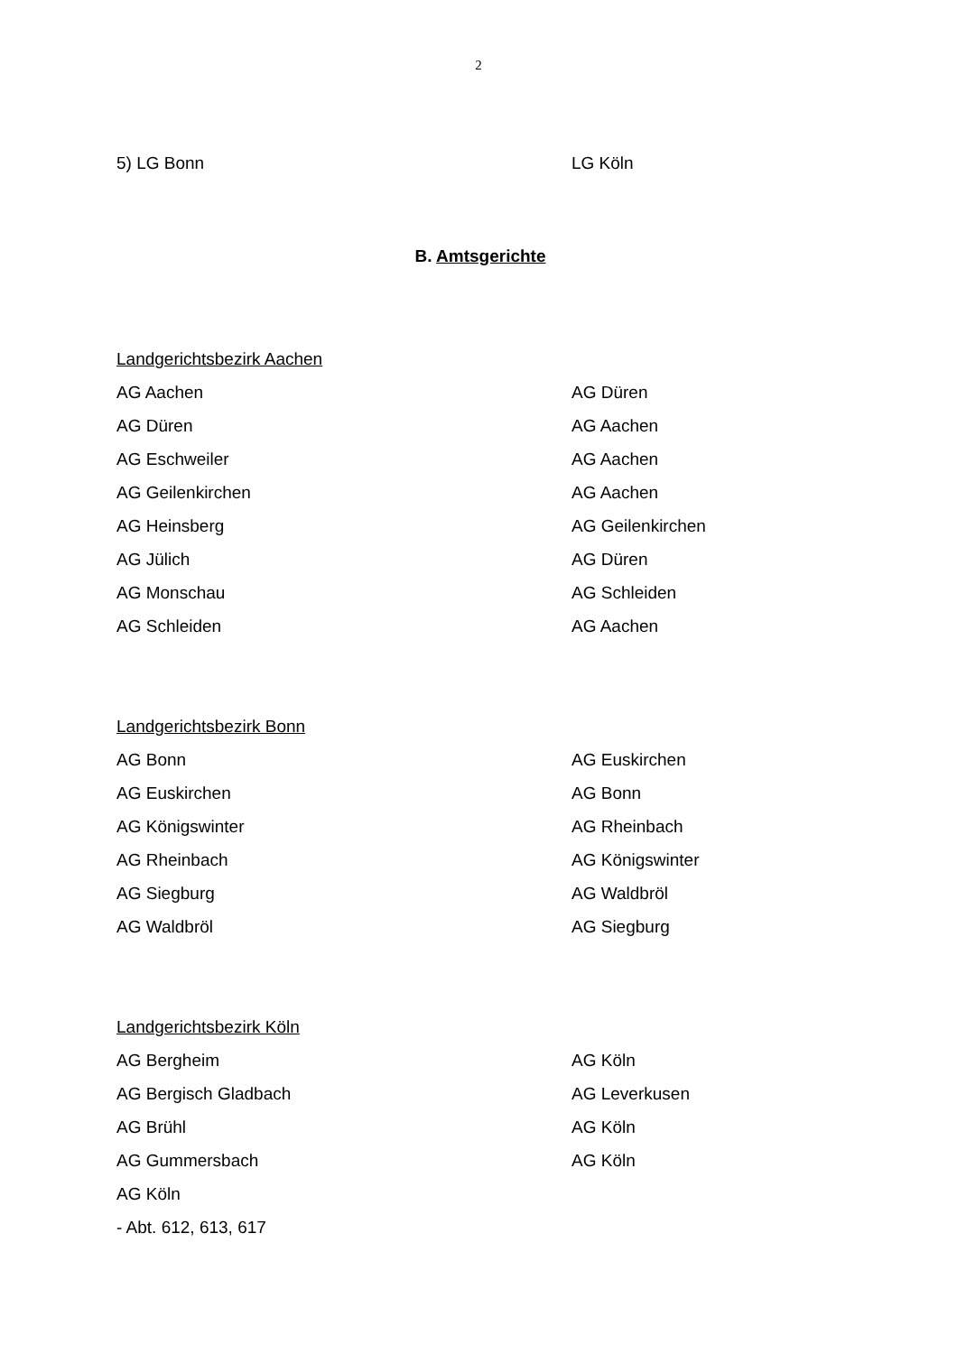2
| 5) LG Bonn | LG Köln |
B. Amtsgerichte
| Landgerichtsbezirk Aachen | |
| AG Aachen | AG Düren |
| AG Düren | AG Aachen |
| AG Eschweiler | AG Aachen |
| AG Geilenkirchen | AG Aachen |
| AG Heinsberg | AG Geilenkirchen |
| AG Jülich | AG Düren |
| AG Monschau | AG Schleiden |
| AG Schleiden | AG Aachen |
| Landgerichtsbezirk Bonn | |
| AG Bonn | AG Euskirchen |
| AG Euskirchen | AG Bonn |
| AG Königswinter | AG Rheinbach |
| AG Rheinbach | AG Königswinter |
| AG Siegburg | AG Waldbröl |
| AG Waldbröl | AG Siegburg |
| Landgerichtsbezirk Köln | |
| AG Bergheim | AG Köln |
| AG Bergisch Gladbach | AG Leverkusen |
| AG Brühl | AG Köln |
| AG Gummersbach | AG Köln |
| AG Köln | |
| - Abt. 612, 613, 617 | |